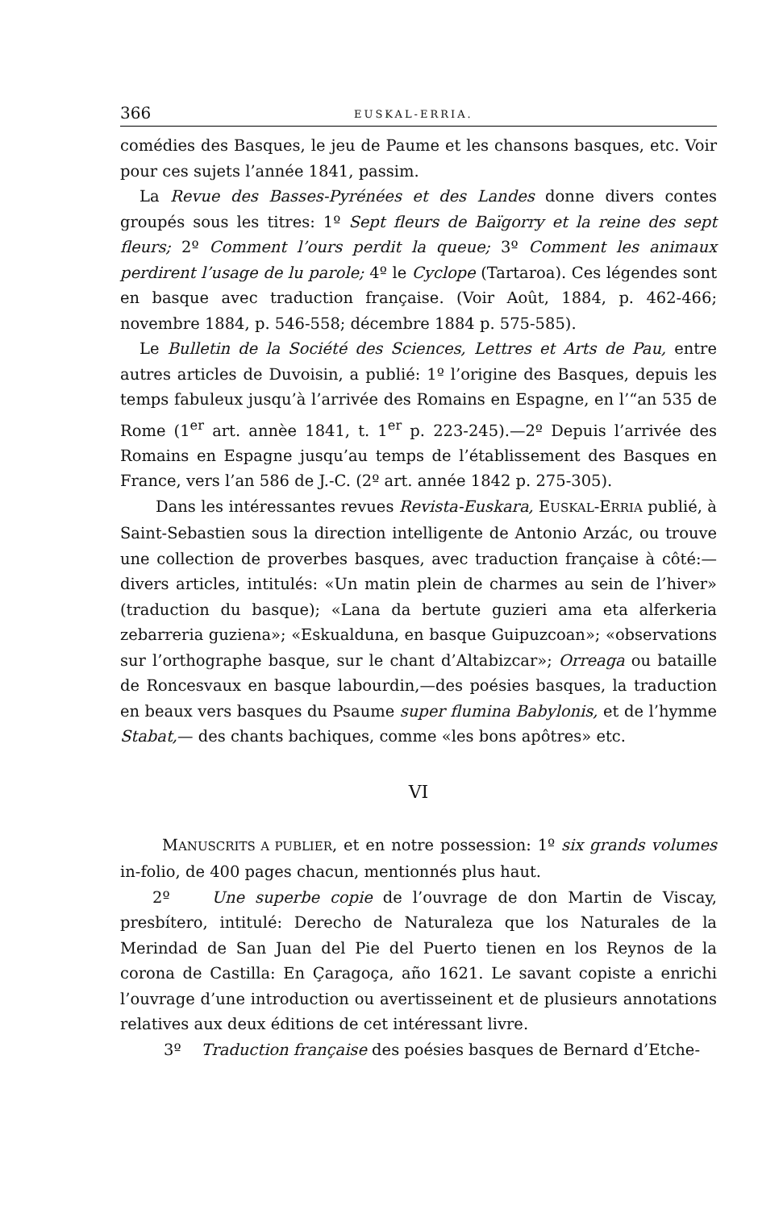366 EUSKAL-ERRIA.
comédies des Basques, le jeu de Paume et les chansons basques, etc. Voir pour ces sujets l’année 1841, passim.
La Revue des Basses-Pyrénées et des Landes donne divers contes groupés sous les titres: 1º Sept fleurs de Baïgorry et la reine des sept fleurs; 2º Comment l’ours perdit la queue; 3º Comment les animaux perdirent l’usage de lu parole; 4º le Cyclope (Tartaroa). Ces légendes sont en basque avec traduction française. (Voir Août, 1884, p. 462-466; novembre 1884, p. 546-558; décembre 1884 p. 575-585).
Le Bulletin de la Société des Sciences, Lettres et Arts de Pau, entre autres articles de Duvoisin, a publié: 1º l’origine des Basques, depuis les temps fabuleux jusqu’à l’arrivée des Romains en Espagne, en l’“an 535 de Rome (1<sup>er</sup> art. annèe 1841, t. 1<sup>er</sup> p. 223-245).—2º Depuis l’arrivée des Romains en Espagne jusqu’au temps de l’établissement des Basques en France, vers l’an 586 de J.-C. (2º art. année 1842 p. 275-305).
Dans les intéressantes revues Revista-Euskara, EUSKAL-ERRIA publié, à Saint-Sebastien sous la direction intelligente de Antonio Arzác, ou trouve une collection de proverbes basques, avec traduction française à côté:—divers articles, intitulés: «Un matin plein de charmes au sein de l’hiver» (traduction du basque); «Lana da bertute guzieri ama eta alferkeria zebarreria guziena»; «Eskualduna, en basque Guipuzcoan»; «observations sur l’orthographe basque, sur le chant d’Altabizcar»; Orreaga ou bataille de Roncesvaux en basque labourdin,—des poésies basques, la traduction en beaux vers basques du Psaume super flumina Babylonis, et de l’hymme Stabat,— des chants bachiques, comme «les bons apôtres» etc.
VI
MANUSCRITS A PUBLIER, et en notre possession: 1º six grands volumes in-folio, de 400 pages chacun, mentionnés plus haut.
2º Une superbe copie de l’ouvrage de don Martin de Viscay, presbítero, intitulé: Derecho de Naturaleza que los Naturales de la Merindad de San Juan del Pie del Puerto tienen en los Reynos de la corona de Castilla: En Çaragoça, año 1621. Le savant copiste a enrichi l’ouvrage d’une introduction ou avertisseinent et de plusieurs annotations relatives aux deux éditions de cet intéressant livre.
3º Traduction française des poésies basques de Bernard d’Etche-